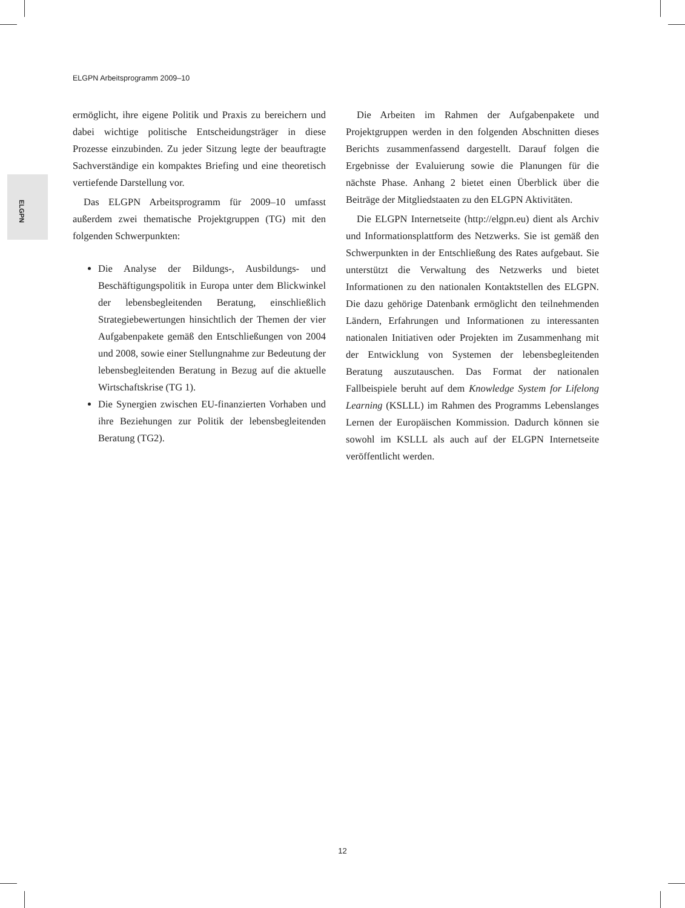ELGPN Arbeitsprogramm 2009–10
ELGPN
ermöglicht, ihre eigene Politik und Praxis zu bereichern und dabei wichtige politische Entscheidungsträger in diese Prozesse einzubinden. Zu jeder Sitzung legte der beauftragte Sachverständige ein kompaktes Briefing und eine theoretisch vertiefende Darstellung vor.
Das ELGPN Arbeitsprogramm für 2009–10 umfasst außerdem zwei thematische Projektgruppen (TG) mit den folgenden Schwerpunkten:
Die Analyse der Bildungs-, Ausbildungs- und Beschäftigungspolitik in Europa unter dem Blickwinkel der lebensbegleitenden Beratung, einschließlich Strategiebewertungen hinsichtlich der Themen der vier Aufgabenpakete gemäß den Entschließungen von 2004 und 2008, sowie einer Stellungnahme zur Bedeutung der lebensbegleitenden Beratung in Bezug auf die aktuelle Wirtschaftskrise (TG 1).
Die Synergien zwischen EU-finanzierten Vorhaben und ihre Beziehungen zur Politik der lebensbegleitenden Beratung (TG2).
Die Arbeiten im Rahmen der Aufgabenpakete und Projektgruppen werden in den folgenden Abschnitten dieses Berichts zusammenfassend dargestellt. Darauf folgen die Ergebnisse der Evaluierung sowie die Planungen für die nächste Phase. Anhang 2 bietet einen Überblick über die Beiträge der Mitgliedstaaten zu den ELGPN Aktivitäten.
Die ELGPN Internetseite (http://elgpn.eu) dient als Archiv und Informationsplattform des Netzwerks. Sie ist gemäß den Schwerpunkten in der Entschließung des Rates aufgebaut. Sie unterstützt die Verwaltung des Netzwerks und bietet Informationen zu den nationalen Kontaktstellen des ELGPN. Die dazu gehörige Datenbank ermöglicht den teilnehmenden Ländern, Erfahrungen und Informationen zu interessanten nationalen Initiativen oder Projekten im Zusammenhang mit der Entwicklung von Systemen der lebensbegleitenden Beratung auszutauschen. Das Format der nationalen Fallbeispiele beruht auf dem Knowledge System for Lifelong Learning (KSLLL) im Rahmen des Programms Lebenslanges Lernen der Europäischen Kommission. Dadurch können sie sowohl im KSLLL als auch auf der ELGPN Internetseite veröffentlicht werden.
12